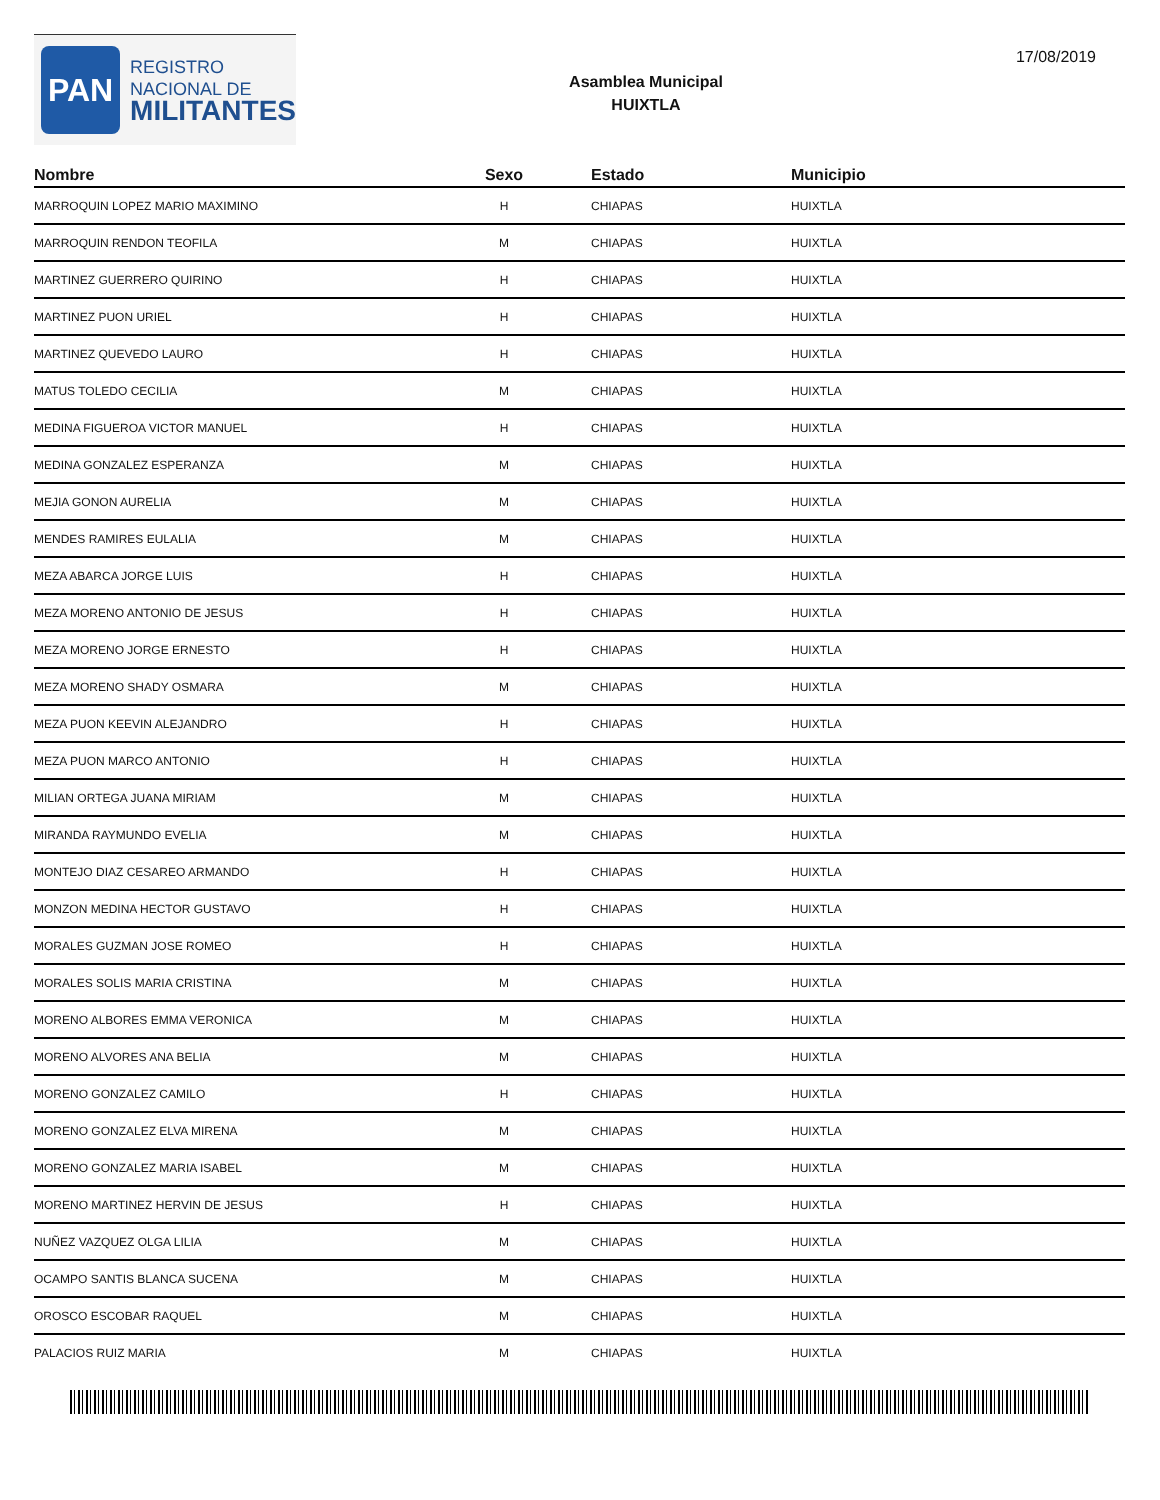PAN
REGISTRO
NACIONAL DE
MILITANTES
Asamblea Municipal
HUIXTLA
17/08/2019
| Nombre | Sexo | Estado | Municipio |
| --- | --- | --- | --- |
| MARROQUIN LOPEZ MARIO MAXIMINO | H | CHIAPAS | HUIXTLA |
| MARROQUIN RENDON TEOFILA | M | CHIAPAS | HUIXTLA |
| MARTINEZ GUERRERO QUIRINO | H | CHIAPAS | HUIXTLA |
| MARTINEZ PUON URIEL | H | CHIAPAS | HUIXTLA |
| MARTINEZ QUEVEDO LAURO | H | CHIAPAS | HUIXTLA |
| MATUS TOLEDO CECILIA | M | CHIAPAS | HUIXTLA |
| MEDINA FIGUEROA VICTOR MANUEL | H | CHIAPAS | HUIXTLA |
| MEDINA GONZALEZ ESPERANZA | M | CHIAPAS | HUIXTLA |
| MEJIA GONON AURELIA | M | CHIAPAS | HUIXTLA |
| MENDES RAMIRES EULALIA | M | CHIAPAS | HUIXTLA |
| MEZA ABARCA JORGE LUIS | H | CHIAPAS | HUIXTLA |
| MEZA MORENO ANTONIO DE JESUS | H | CHIAPAS | HUIXTLA |
| MEZA MORENO JORGE ERNESTO | H | CHIAPAS | HUIXTLA |
| MEZA MORENO SHADY OSMARA | M | CHIAPAS | HUIXTLA |
| MEZA PUON KEEVIN ALEJANDRO | H | CHIAPAS | HUIXTLA |
| MEZA PUON MARCO ANTONIO | H | CHIAPAS | HUIXTLA |
| MILIAN ORTEGA JUANA MIRIAM | M | CHIAPAS | HUIXTLA |
| MIRANDA RAYMUNDO EVELIA | M | CHIAPAS | HUIXTLA |
| MONTEJO DIAZ CESAREO ARMANDO | H | CHIAPAS | HUIXTLA |
| MONZON MEDINA HECTOR GUSTAVO | H | CHIAPAS | HUIXTLA |
| MORALES GUZMAN JOSE ROMEO | H | CHIAPAS | HUIXTLA |
| MORALES SOLIS MARIA CRISTINA | M | CHIAPAS | HUIXTLA |
| MORENO ALBORES EMMA VERONICA | M | CHIAPAS | HUIXTLA |
| MORENO ALVORES ANA BELIA | M | CHIAPAS | HUIXTLA |
| MORENO GONZALEZ CAMILO | H | CHIAPAS | HUIXTLA |
| MORENO GONZALEZ ELVA MIRENA | M | CHIAPAS | HUIXTLA |
| MORENO GONZALEZ MARIA ISABEL | M | CHIAPAS | HUIXTLA |
| MORENO MARTINEZ HERVIN DE JESUS | H | CHIAPAS | HUIXTLA |
| NUÑEZ VAZQUEZ OLGA LILIA | M | CHIAPAS | HUIXTLA |
| OCAMPO SANTIS BLANCA SUCENA | M | CHIAPAS | HUIXTLA |
| OROSCO ESCOBAR RAQUEL | M | CHIAPAS | HUIXTLA |
| PALACIOS RUIZ MARIA | M | CHIAPAS | HUIXTLA |